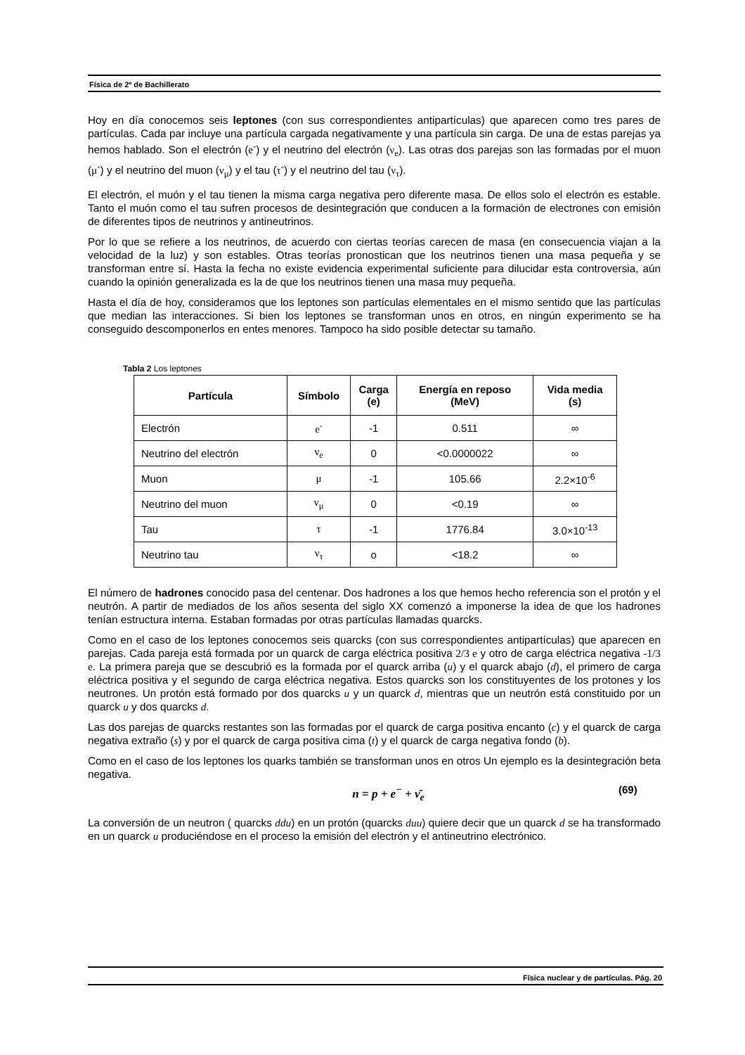Física de 2º de Bachillerato
Hoy en día conocemos seis leptones (con sus correspondientes antipartículas) que aparecen como tres pares de partículas. Cada par incluye una partícula cargada negativamente y una partícula sin carga. De una de estas parejas ya hemos hablado. Son el electrón (e<sup>-</sup>) y el neutrino del electrón (ν<sub>e</sub>). Las otras dos parejas son las formadas por el muon (μ<sup>-</sup>) y el neutrino del muon (ν<sub>μ</sub>) y el tau (τ<sup>-</sup>) y el neutrino del tau (ν<sub>τ</sub>).
El electrón, el muón y el tau tienen la misma carga negativa pero diferente masa. De ellos solo el electrón es estable. Tanto el muón como el tau sufren procesos de desintegración que conducen a la formación de electrones con emisión de diferentes tipos de neutrinos y antineutrinos.
Por lo que se refiere a los neutrinos, de acuerdo con ciertas teorías carecen de masa (en consecuencia viajan a la velocidad de la luz) y son estables. Otras teorías pronostican que los neutrinos tienen una masa pequeña y se transforman entre sí. Hasta la fecha no existe evidencia experimental suficiente para dilucidar esta controversia, aún cuando la opinión generalizada es la de que los neutrinos tienen una masa muy pequeña.
Hasta el día de hoy, consideramos que los leptones son partículas elementales en el mismo sentido que las partículas que median las interacciones. Si bien los leptones se transforman unos en otros, en ningún experimento se ha conseguido descomponerlos en entes menores. Tampoco ha sido posible detectar su tamaño.
Tabla 2 Los leptones
| Partícula | Símbolo | Carga (e) | Energía en reposo (MeV) | Vida media (s) |
| --- | --- | --- | --- | --- |
| Electrón | e<sup>-</sup> | -1 | 0.511 | ∞ |
| Neutrino del electrón | ν<sub>e</sub> | 0 | <0.0000022 | ∞ |
| Muon | μ | -1 | 105.66 | 2.2×10<sup>-6</sup> |
| Neutrino del muon | ν<sub>μ</sub> | 0 | <0.19 | ∞ |
| Tau | τ | -1 | 1776.84 | 3.0×10<sup>-13</sup> |
| Neutrino tau | ν<sub>τ</sub> | o | <18.2 | ∞ |
El número de hadrones conocido pasa del centenar. Dos hadrones a los que hemos hecho referencia son el protón y el neutrón. A partir de mediados de los años sesenta del siglo XX comenzó a imponerse la idea de que los hadrones tenían estructura interna. Estaban formadas por otras partículas llamadas quarcks.
Como en el caso de los leptones conocemos seis quarcks (con sus correspondientes antipartículas) que aparecen en parejas. Cada pareja está formada por un quarck de carga eléctrica positiva 2/3 e y otro de carga eléctrica negativa -1/3 e. La primera pareja que se descubrió es la formada por el quarck arriba (u) y el quarck abajo (d), el primero de carga eléctrica positiva y el segundo de carga eléctrica negativa. Estos quarcks son los constituyentes de los protones y los neutrones. Un protón está formado por dos quarcks u y un quarck d, mientras que un neutrón está constituido por un quarck u y dos quarcks d.
Las dos parejas de quarcks restantes son las formadas por el quarck de carga positiva encanto (c) y el quarck de carga negativa extraño (s) y por el quarck de carga positiva cima (t) y el quarck de carga negativa fondo (b).
Como en el caso de los leptones los quarks también se transforman unos en otros Un ejemplo es la desintegración beta negativa.
n = p + e<sup>−</sup> + ν̄<sub>e</sub> (69)
La conversión de un neutron ( quarcks ddu) en un protón (quarcks duu) quiere decir que un quarck d se ha transformado en un quarck u produciéndose en el proceso la emisión del electrón y el antineutrino electrónico.
Física nuclear y de partículas. Pág. 20